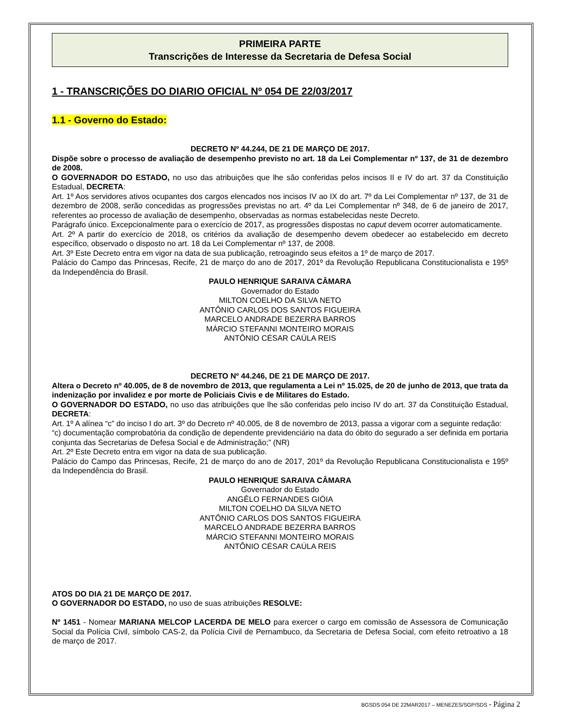PRIMEIRA PARTE
Transcrições de Interesse da Secretaria de Defesa Social
1 - TRANSCRIÇÕES DO DIARIO OFICIAL Nº 054 DE 22/03/2017
1.1 - Governo do Estado:
DECRETO Nº 44.244, DE 21 DE MARÇO DE 2017.
Dispõe sobre o processo de avaliação de desempenho previsto no art. 18 da Lei Complementar nº 137, de 31 de dezembro de 2008.
O GOVERNADOR DO ESTADO, no uso das atribuições que lhe são conferidas pelos incisos II e IV do art. 37 da Constituição Estadual, DECRETA:
Art. 1º Aos servidores ativos ocupantes dos cargos elencados nos incisos IV ao IX do art. 7º da Lei Complementar nº 137, de 31 de dezembro de 2008, serão concedidas as progressões previstas no art. 4º da Lei Complementar nº 348, de 6 de janeiro de 2017, referentes ao processo de avaliação de desempenho, observadas as normas estabelecidas neste Decreto.
Parágrafo único. Excepcionalmente para o exercício de 2017, as progressões dispostas no caput devem ocorrer automaticamente.
Art. 2º A partir do exercício de 2018, os critérios da avaliação de desempenho devem obedecer ao estabelecido em decreto específico, observado o disposto no art. 18 da Lei Complementar nº 137, de 2008.
Art. 3º Este Decreto entra em vigor na data de sua publicação, retroagindo seus efeitos a 1º de março de 2017.
Palácio do Campo das Princesas, Recife, 21 de março do ano de 2017, 201º da Revolução Republicana Constitucionalista e 195º da Independência do Brasil.
PAULO HENRIQUE SARAIVA CÂMARA
Governador do Estado
MILTON COELHO DA SILVA NETO
ANTÔNIO CARLOS DOS SANTOS FIGUEIRA
MARCELO ANDRADE BEZERRA BARROS
MÁRCIO STEFANNI MONTEIRO MORAIS
ANTÔNIO CÉSAR CAÚLA REIS
DECRETO Nº 44.246, DE 21 DE MARÇO DE 2017.
Altera o Decreto nº 40.005, de 8 de novembro de 2013, que regulamenta a Lei nº 15.025, de 20 de junho de 2013, que trata da indenização por invalidez e por morte de Policiais Civis e de Militares do Estado.
O GOVERNADOR DO ESTADO, no uso das atribuições que lhe são conferidas pelo inciso IV do art. 37 da Constituição Estadual, DECRETA:
Art. 1º A alínea “c” do inciso I do art. 3º do Decreto nº 40.005, de 8 de novembro de 2013, passa a vigorar com a seguinte redação:
“c) documentação comprobatória da condição de dependente previdenciário na data do óbito do segurado a ser definida em portaria conjunta das Secretarias de Defesa Social e de Administração;” (NR)
Art. 2º Este Decreto entra em vigor na data de sua publicação.
Palácio do Campo das Princesas, Recife, 21 de março do ano de 2017, 201º da Revolução Republicana Constitucionalista e 195º da Independência do Brasil.
PAULO HENRIQUE SARAIVA CÂMARA
Governador do Estado
ANGÊLO FERNANDES GIÓIA
MILTON COELHO DA SILVA NETO
ANTÔNIO CARLOS DOS SANTOS FIGUEIRA
MARCELO ANDRADE BEZERRA BARROS
MÁRCIO STEFANNI MONTEIRO MORAIS
ANTÔNIO CÉSAR CAÚLA REIS
ATOS DO DIA 21 DE MARÇO DE 2017.
O GOVERNADOR DO ESTADO, no uso de suas atribuições RESOLVE:
Nº 1451 - Nomear MARIANA MELCOP LACERDA DE MELO para exercer o cargo em comissão de Assessora de Comunicação Social da Polícia Civil, símbolo CAS-2, da Polícia Civil de Pernambuco, da Secretaria de Defesa Social, com efeito retroativo a 18 de março de 2017.
BGSDS 054 DE 22MAR2017 – MENEZES/SGP/SDS - Página 2